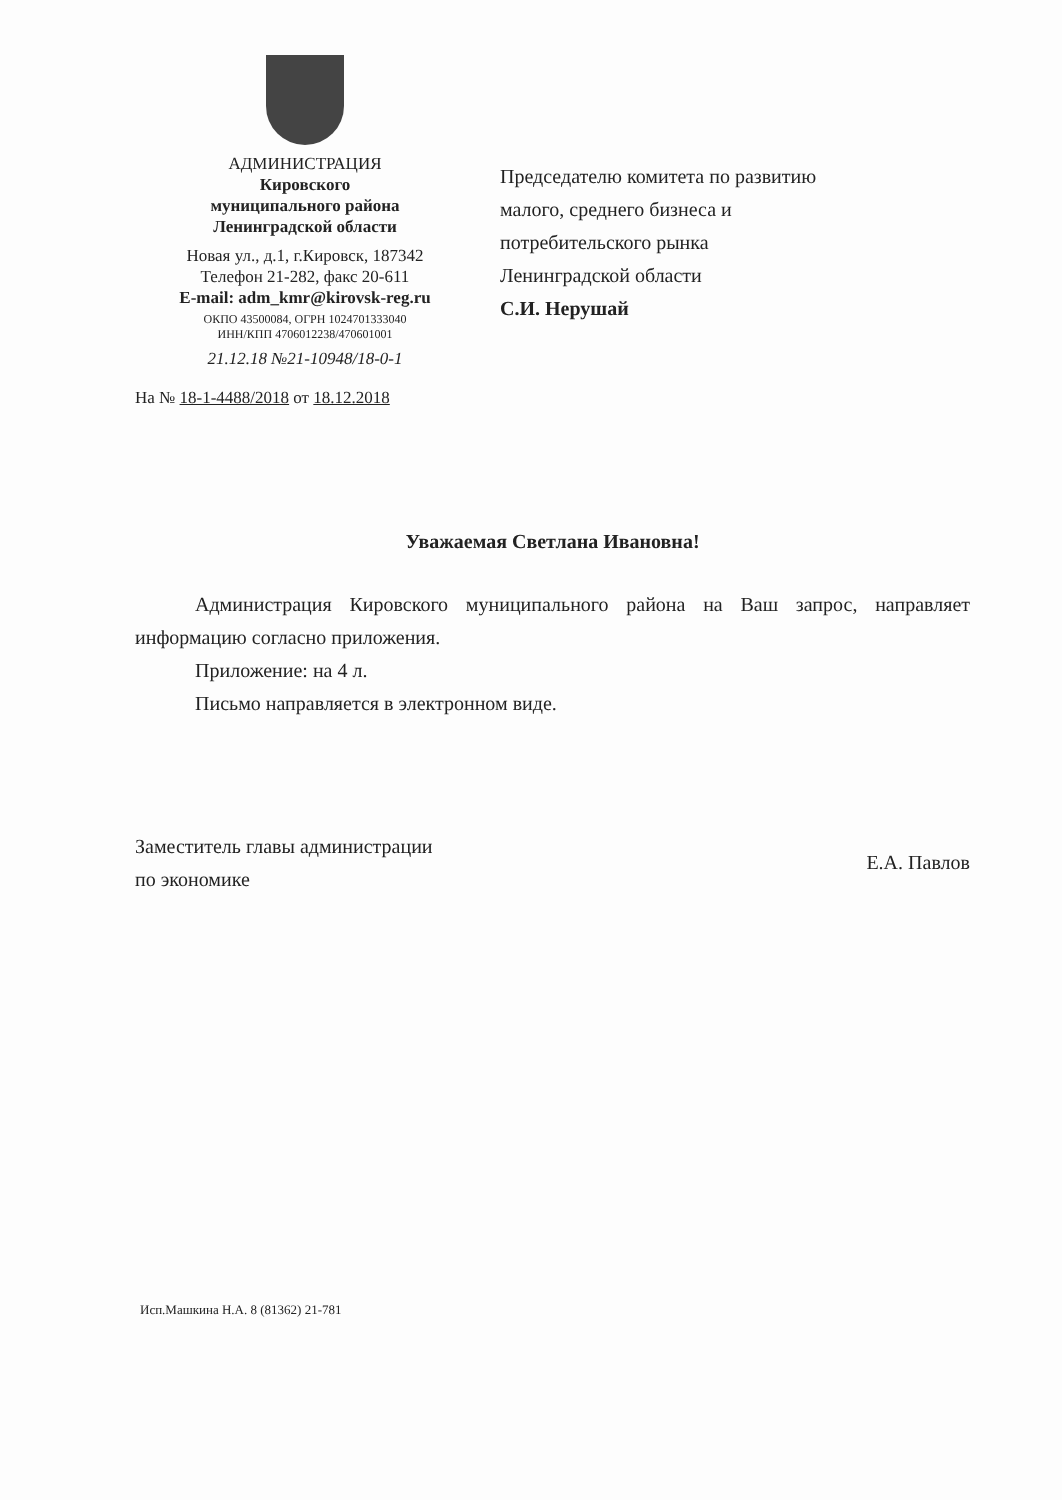АДМИНИСТРАЦИЯ
Кировского
муниципального района
Ленинградской области
Новая ул., д.1, г.Кировск, 187342
Телефон 21-282, факс 20-611
E-mail: adm_kmr@kirovsk-reg.ru
ОКПО 43500084, ОГРН 1024701333040
ИНН/КПП 4706012238/470601001
21.12.18 №21-10948/18-0-1
На № 18-1-4488/2018 от 18.12.2018
Председателю комитета по развитию
малого, среднего бизнеса и
потребительского рынка
Ленинградской области
С.И. Нерушай
Уважаемая Светлана Ивановна!
Администрация Кировского муниципального района на Ваш запрос, направляет информацию согласно приложения.
Приложение: на 4 л.
Письмо направляется в электронном виде.
Заместитель главы администрации
по экономике
Е.А. Павлов
Исп.Машкина Н.А. 8 (81362) 21-781